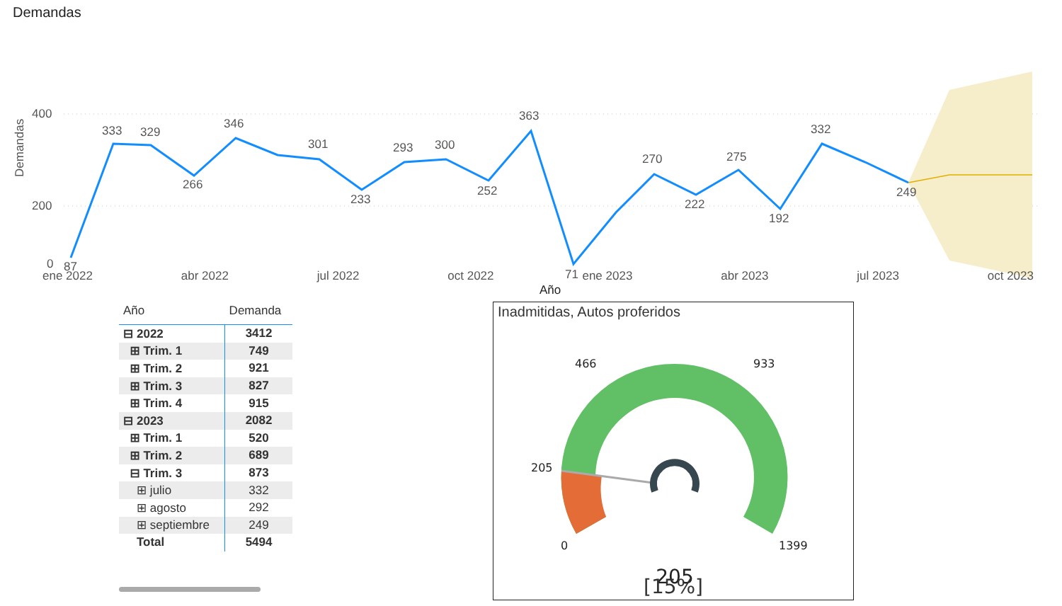Demandas
400
200
87
333
329
266
346
301
233
293
300
252
363
71
270
222
275
192
332
249
0
Demandas
ene 2022 abr 2022 jul 2022 oct 2022 ene 2023 abr 2023 jul 2023 oct 2023
Año
| Año | Demanda |
| --- | --- |
| ⊟ 2022 | 3412 |
| ⊞ Trim. 1 | 749 |
| ⊞ Trim. 2 | 921 |
| ⊞ Trim. 3 | 827 |
| ⊞ Trim. 4 | 915 |
| ⊟ 2023 | 2082 |
| ⊞ Trim. 1 | 520 |
| ⊞ Trim. 2 | 689 |
| ⊟ Trim. 3 | 873 |
| ⊞ julio | 332 |
| ⊞ agosto | 292 |
| ⊞ septiembre | 249 |
| Total | 5494 |
Inadmitidas, Autos proferidos
466
933
205
0
1399
205
[15%]